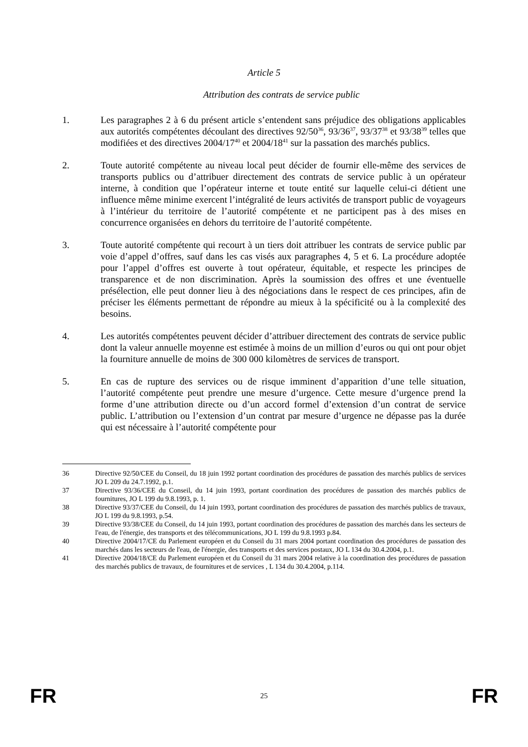Article 5
Attribution des contrats de service public
1. Les paragraphes 2 à 6 du présent article s’entendent sans préjudice des obligations applicables aux autorités compétentes découlant des directives 92/50<sup>36</sup>, 93/36<sup>37</sup>, 93/37<sup>38</sup> et 93/38<sup>39</sup> telles que modifiées et des directives 2004/17<sup>40</sup> et 2004/18<sup>41</sup> sur la passation des marchés publics.
2. Toute autorité compétente au niveau local peut décider de fournir elle-même des services de transports publics ou d’attribuer directement des contrats de service public à un opérateur interne, à condition que l’opérateur interne et toute entité sur laquelle celui-ci détient une influence même minime exercent l’intégralité de leurs activités de transport public de voyageurs à l’intérieur du territoire de l’autorité compétente et ne participent pas à des mises en concurrence organisées en dehors du territoire de l’autorité compétente.
3. Toute autorité compétente qui recourt à un tiers doit attribuer les contrats de service public par voie d’appel d’offres, sauf dans les cas visés aux paragraphes 4, 5 et 6. La procédure adoptée pour l’appel d’offres est ouverte à tout opérateur, équitable, et respecte les principes de transparence et de non discrimination. Après la soumission des offres et une éventuelle présélection, elle peut donner lieu à des négociations dans le respect de ces principes, afin de préciser les éléments permettant de répondre au mieux à la spécificité ou à la complexité des besoins.
4. Les autorités compétentes peuvent décider d’attribuer directement des contrats de service public dont la valeur annuelle moyenne est estimée à moins de un million d’euros ou qui ont pour objet la fourniture annuelle de moins de 300 000 kilomètres de services de transport.
5. En cas de rupture des services ou de risque imminent d’apparition d’une telle situation, l’autorité compétente peut prendre une mesure d’urgence. Cette mesure d’urgence prend la forme d’une attribution directe ou d’un accord formel d’extension d’un contrat de service public. L’attribution ou l’extension d’un contrat par mesure d’urgence ne dépasse pas la durée qui est nécessaire à l’autorité compétente pour
36 Directive 92/50/CEE du Conseil, du 18 juin 1992 portant coordination des procédures de passation des marchés publics de services JO L 209 du 24.7.1992, p.1.
37 Directive 93/36/CEE du Conseil, du 14 juin 1993, portant coordination des procédures de passation des marchés publics de fournitures, JO L 199 du 9.8.1993, p. 1.
38 Directive 93/37/CEE du Conseil, du 14 juin 1993, portant coordination des procédures de passation des marchés publics de travaux, JO L 199 du 9.8.1993, p.54.
39 Directive 93/38/CEE du Conseil, du 14 juin 1993, portant coordination des procédures de passation des marchés dans les secteurs de l'eau, de l'énergie, des transports et des télécommunications, JO L 199 du 9.8.1993 p.84.
40 Directive 2004/17/CE du Parlement européen et du Conseil du 31 mars 2004 portant coordination des procédures de passation des marchés dans les secteurs de l'eau, de l'énergie, des transports et des services postaux, JO L 134 du 30.4.2004, p.1.
41 Directive 2004/18/CE du Parlement européen et du Conseil du 31 mars 2004 relative à la coordination des procédures de passation des marchés publics de travaux, de fournitures et de services , L 134 du 30.4.2004, p.114.
FR 25 FR